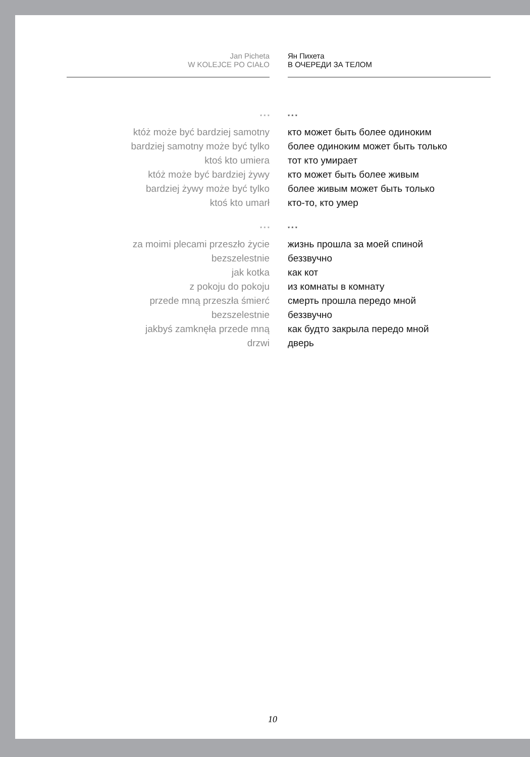Jan Picheta
W KOLEJCE PO CIAŁO
* * *
któż może być bardziej samotny
bardziej samotny może być tylko
ktoś kto umiera
któż może być bardziej żywy
bardziej żywy może być tylko
ktoś kto umarł
* * *
za moimi plecami przeszło życie
bezszelestnie
jak kotka
z pokoju do pokoju
przede mną przeszła śmierć
bezszelestnie
jakbyś zamknęła przede mną
drzwi
Ян Пихета
В ОЧЕРЕДИ ЗА ТЕЛОМ
* * *
кто может быть более одиноким
более одиноким может быть только
тот кто умирает
кто может быть более живым
более живым может быть только
кто-то, кто умер
* * *
жизнь прошла за моей спиной
беззвучно
как кот
из комнаты в комнату
смерть прошла передо мной
беззвучно
как будто закрыла передо мной
дверь
10